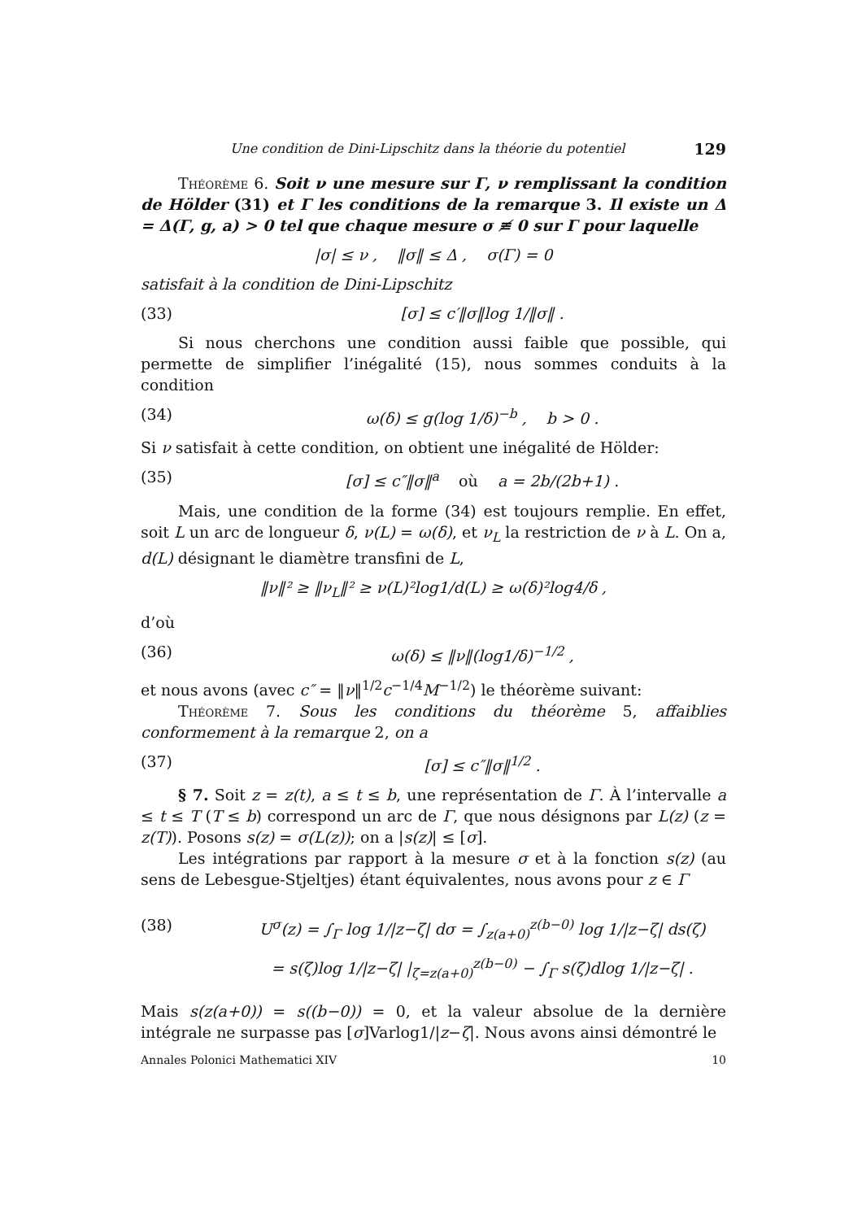Une condition de Dini-Lipschitz dans la théorie du potentiel 129
Théorème 6. Soit ν une mesure sur Γ, ν remplissant la condition de Hölder (31) et Γ les conditions de la remarque 3. Il existe un Δ = Δ(Γ, g, a) > 0 tel que chaque mesure σ ≢ 0 sur Γ pour laquelle
|σ| ≤ ν , ‖σ‖ ≤ Δ , σ(Γ) = 0
satisfait à la condition de Dini-Lipschitz
(33) [σ] ≤ c′‖σ‖log 1/‖σ‖ .
Si nous cherchons une condition aussi faible que possible, qui permette de simplifier l’inégalité (15), nous sommes conduits à la condition
(34) ω(δ) ≤ g(log 1/δ)<sup>−b</sup> , b > 0 .
Si ν satisfait à cette condition, on obtient une inégalité de Hölder:
(35) [σ] ≤ c″‖σ‖<sup>a</sup> où a = 2b/(2b+1) .
Mais, une condition de la forme (34) est toujours remplie. En effet, soit L un arc de longueur δ, ν(L) = ω(δ), et ν<sub>L</sub> la restriction de ν à L. On a, d(L) désignant le diamètre transfini de L,
‖ν‖² ≥ ‖ν<sub>L</sub>‖² ≥ ν(L)²log1/d(L) ≥ ω(δ)²log4/δ ,
d’où
(36) ω(δ) ≤ ‖ν‖(log1/δ)<sup>−1/2</sup> ,
et nous avons (avec c″ = ‖ν‖<sup>1/2</sup>c<sup>−1/4</sup>M<sup>−1/2</sup>) le théorème suivant:
Théorème 7. Sous les conditions du théorème 5, affaiblies conformement à la remarque 2, on a
(37) [σ] ≤ c″‖σ‖<sup>1/2</sup> .
§ 7. Soit z = z(t), a ≤ t ≤ b, une représentation de Γ. À l’intervalle a ≤ t ≤ T (T ≤ b) correspond un arc de Γ, que nous désignons par L(z) (z = z(T)). Posons s(z) = σ(L(z)); on a |s(z)| ≤ [σ].
Les intégrations par rapport à la mesure σ et à la fonction s(z) (au sens de Lebesgue-Stjeltjes) étant équivalentes, nous avons pour z ∈ Γ
(38) U<sup>σ</sup>(z) = ∫<sub>Γ</sub> log 1/|z−ζ| dσ = ∫<sub>z(a+0)</sub><sup>z(b−0)</sup> log 1/|z−ζ| ds(ζ)
= s(ζ)log 1/|z−ζ| |<sub>ζ=z(a+0)</sub><sup>z(b−0)</sup> − ∫<sub>Γ</sub> s(ζ)dlog 1/|z−ζ| .
Mais s(z(a+0)) = s((b−0)) = 0, et la valeur absolue de la dernière intégrale ne surpasse pas [σ]Varlog1/|z−ζ|. Nous avons ainsi démontré le
Annales Polonici Mathematici XIV 10